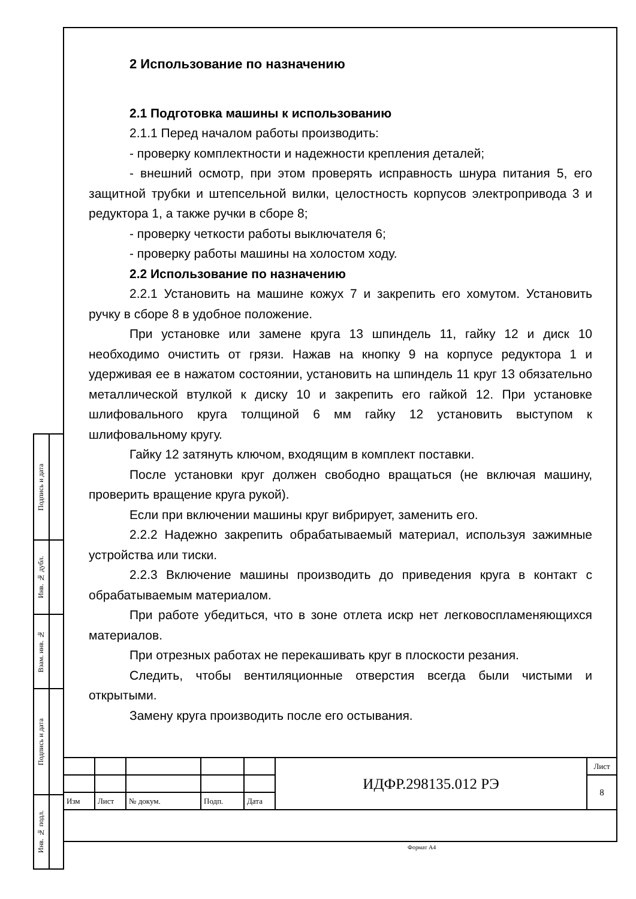2 Использование по назначению
2.1 Подготовка машины к использованию
2.1.1 Перед началом работы производить:
- проверку комплектности и надежности крепления деталей;
- внешний осмотр, при этом проверять исправность шнура питания 5, его защитной трубки и штепсельной вилки, целостность корпусов электропривода 3 и редуктора 1, а также ручки в сборе 8;
- проверку четкости работы выключателя 6;
- проверку работы машины на холостом ходу.
2.2 Использование по назначению
2.2.1 Установить на машине кожух 7 и закрепить его хомутом. Установить ручку в сборе 8 в удобное положение.
При установке или замене круга 13 шпиндель 11, гайку 12 и диск 10 необходимо очистить от грязи. Нажав на кнопку 9 на корпусе редуктора 1 и удерживая ее в нажатом состоянии, установить на шпиндель 11 круг 13 обязательно металлической втулкой к диску 10 и закрепить его гайкой 12. При установке шлифовального круга толщиной 6 мм гайку 12 установить выступом к шлифовальному кругу.
Гайку 12 затянуть ключом, входящим в комплект поставки.
После установки круг должен свободно вращаться (не включая машину, проверить вращение круга рукой).
Если при включении машины круг вибрирует, заменить его.
2.2.2 Надежно закрепить обрабатываемый материал, используя зажимные устройства или тиски.
2.2.3 Включение машины производить до приведения круга в контакт с обрабатываемым материалом.
При работе убедиться, что в зоне отлета искр нет легковоспламеняющихся материалов.
При отрезных работах не перекашивать круг в плоскости резания.
Следить, чтобы вентиляционные отверстия всегда были чистыми и открытыми.
Замену круга производить после его остывания.
| Подпись и дата | |
| Инв. № дубл. | |
| Взам. инв. № | |
| Подпись и дата | |
| Инв. № подл. | |
| | | | | | ИДФР.298135.012 РЭ | Лист |
| | | | | | | 8 |
| Изм | Лист | № докум. | Подп. | Дата | | |
Формат А4